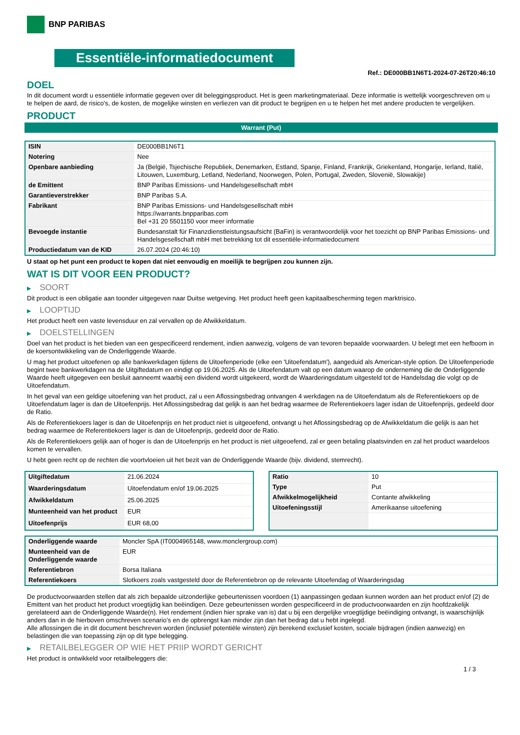BNP PARIBAS
Essentiële-informatiedocument
Ref.: DE000BB1N6T1-2024-07-26T20:46:10
DOEL
In dit document wordt u essentiële informatie gegeven over dit beleggingsproduct. Het is geen marketingmateriaal. Deze informatie is wettelijk voorgeschreven om u te helpen de aard, de risico's, de kosten, de mogelijke winsten en verliezen van dit product te begrijpen en u te helpen het met andere producten te vergelijken.
PRODUCT
Warrant (Put)
| ISIN | DE000BB1N6T1 |
| Notering | Nee |
| Openbare aanbieding | Ja (België, Tsjechische Republiek, Denemarken, Estland, Spanje, Finland, Frankrijk, Griekenland, Hongarije, Ierland, Italië, Litouwen, Luxemburg, Letland, Nederland, Noorwegen, Polen, Portugal, Zweden, Slovenië, Slowakije) |
| de Emittent | BNP Paribas Emissions- und Handelsgesellschaft mbH |
| Garantieverstrekker | BNP Paribas S.A. |
| Fabrikant | BNP Paribas Emissions- und Handelsgesellschaft mbH https://warrants.bnpparibas.com Bel +31 20 5501150 voor meer informatie |
| Bevoegde instantie | Bundesanstalt für Finanzdienstleistungsaufsicht (BaFin) is verantwoordelijk voor het toezicht op BNP Paribas Emissions- und Handelsgesellschaft mbH met betrekking tot dit essentiële-informatiedocument |
| Productiedatum van de KID | 26.07.2024 (20:46:10) |
U staat op het punt een product te kopen dat niet eenvoudig en moeilijk te begrijpen zou kunnen zijn.
WAT IS DIT VOOR EEN PRODUCT?
▶ SOORT
Dit product is een obligatie aan toonder uitgegeven naar Duitse wetgeving. Het product heeft geen kapitaalbescherming tegen marktrisico.
▶ LOOPTIJD
Het product heeft een vaste levensduur en zal vervallen op de Afwikkeldatum.
▶ DOELSTELLINGEN
Doel van het product is het bieden van een gespecificeerd rendement, indien aanwezig, volgens de van tevoren bepaalde voorwaarden. U belegt met een hefboom in de koersontwikkeling van de Onderliggende Waarde.
U mag het product uitoefenen op alle bankwerkdagen tijdens de Uitoefenperiode (elke een 'Uitoefendatum'), aangeduid als American-style option. De Uitoefenperiode begint twee bankwerkdagen na de Uitgiftedatum en eindigt op 19.06.2025. Als de Uitoefendatum valt op een datum waarop de onderneming die de Onderliggende Waarde heeft uitgegeven een besluit aanneemt waarbij een dividend wordt uitgekeerd, wordt de Waarderingsdatum uitgesteld tot de Handelsdag die volgt op de Uitoefendatum.
In het geval van een geldige uitoefening van het product, zal u een Aflossingsbedrag ontvangen 4 werkdagen na de Uitoefendatum als de Referentiekoers op de Uitoefendatum lager is dan de Uitoefenprijs. Het Aflossingsbedrag dat gelijk is aan het bedrag waarmee de Referentiekoers lager isdan de Uitoefenprijs, gedeeld door de Ratio.
Als de Referentiekoers lager is dan de Uitoefenprijs en het product niet is uitgeoefend, ontvangt u het Aflossingsbedrag op de Afwikkeldatum die gelijk is aan het bedrag waarmee de Referentiekoers lager is dan de Uitoefenprijs, gedeeld door de Ratio.
Als de Referentiekoers gelijk aan of hoger is dan de Uitoefenprijs en het product is niet uitgeoefend, zal er geen betaling plaatsvinden en zal het product waardeloos komen te vervallen.
U hebt geen recht op de rechten die voortvloeien uit het bezit van de Onderliggende Waarde (bijv. dividend, stemrecht).
| Uitgiftedatum | 21.06.2024 |
| Waarderingsdatum | Uitoefendatum en/of 19.06.2025 |
| Afwikkeldatum | 25.06.2025 |
| Munteenheid van het product | EUR |
| Uitoefenprijs | EUR 68,00 |
| Ratio | 10 |
| Type | Put |
| Afwikkelmogelijkheid | Contante afwikkeling |
| Uitoefeningsstijl | Amerikaanse uitoefening |
| Onderliggende waarde | Moncler SpA (IT0004965148, www.monclergroup.com) |
| Munteenheid van de Onderliggende waarde | EUR |
| Referentiebron | Borsa Italiana |
| Referentiekoers | Slotkoers zoals vastgesteld door de Referentiebron op de relevante Uitoefendag of Waarderingsdag |
De productvoorwaarden stellen dat als zich bepaalde uitzonderlijke gebeurtenissen voordoen (1) aanpassingen gedaan kunnen worden aan het product en/of (2) de Emittent van het product het product vroegtijdig kan beëindigen. Deze gebeurtenissen worden gespecificeerd in de productvoorwaarden en zijn hoofdzakelijk gerelateerd aan de Onderliggende Waarde(n). Het rendement (indien hier sprake van is) dat u bij een dergelijke vroegtijdige beëindiging ontvangt, is waarschijnlijk anders dan in de hierboven omschreven scenario’s en de opbrengst kan minder zijn dan het bedrag dat u hebt ingelegd.
Alle aflossingen die in dit document beschreven worden (inclusief potentiële winsten) zijn berekend exclusief kosten, sociale bijdragen (indien aanwezig) en belastingen die van toepassing zijn op dit type belegging.
▶ RETAILBELEGGER OP WIE HET PRIIP WORDT GERICHT
Het product is ontwikkeld voor retailbeleggers die:
1 / 3